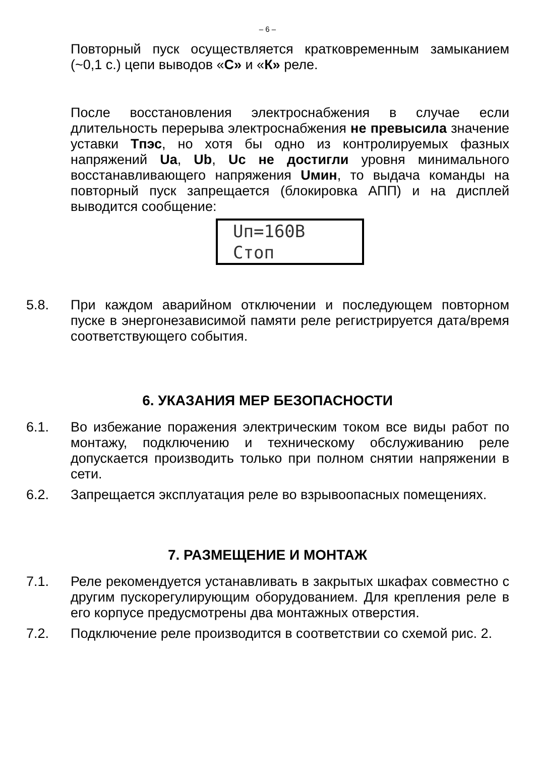– 6 –
Повторный пуск осуществляется кратковременным замыканием (~0,1 с.) цепи выводов «С» и «К» реле.
После восстановления электроснабжения в случае если длительность перерыва электроснабжения не превысила значение уставки Тпэс, но хотя бы одно из контролируемых фазных напряжений Ua, Ub, Uc не достигли уровня минимального восстанавливающего напряжения Uмин, то выдача команды на повторный пуск запрещается (блокировка АПП) и на дисплей выводится сообщение:
Uп=160В
Стоп
5.8. При каждом аварийном отключении и последующем повторном пуске в энергонезависимой памяти реле регистрируется дата/время соответствующего события.
6. УКАЗАНИЯ МЕР БЕЗОПАСНОСТИ
6.1. Во избежание поражения электрическим током все виды работ по монтажу, подключению и техническому обслуживанию реле допускается производить только при полном снятии напряжении в сети.
6.2. Запрещается эксплуатация реле во взрывоопасных помещениях.
7. РАЗМЕЩЕНИЕ И МОНТАЖ
7.1. Реле рекомендуется устанавливать в закрытых шкафах совместно с другим пускорегулирующим оборудованием. Для крепления реле в его корпусе предусмотрены два монтажных отверстия.
7.2. Подключение реле производится в соответствии со схемой рис. 2.